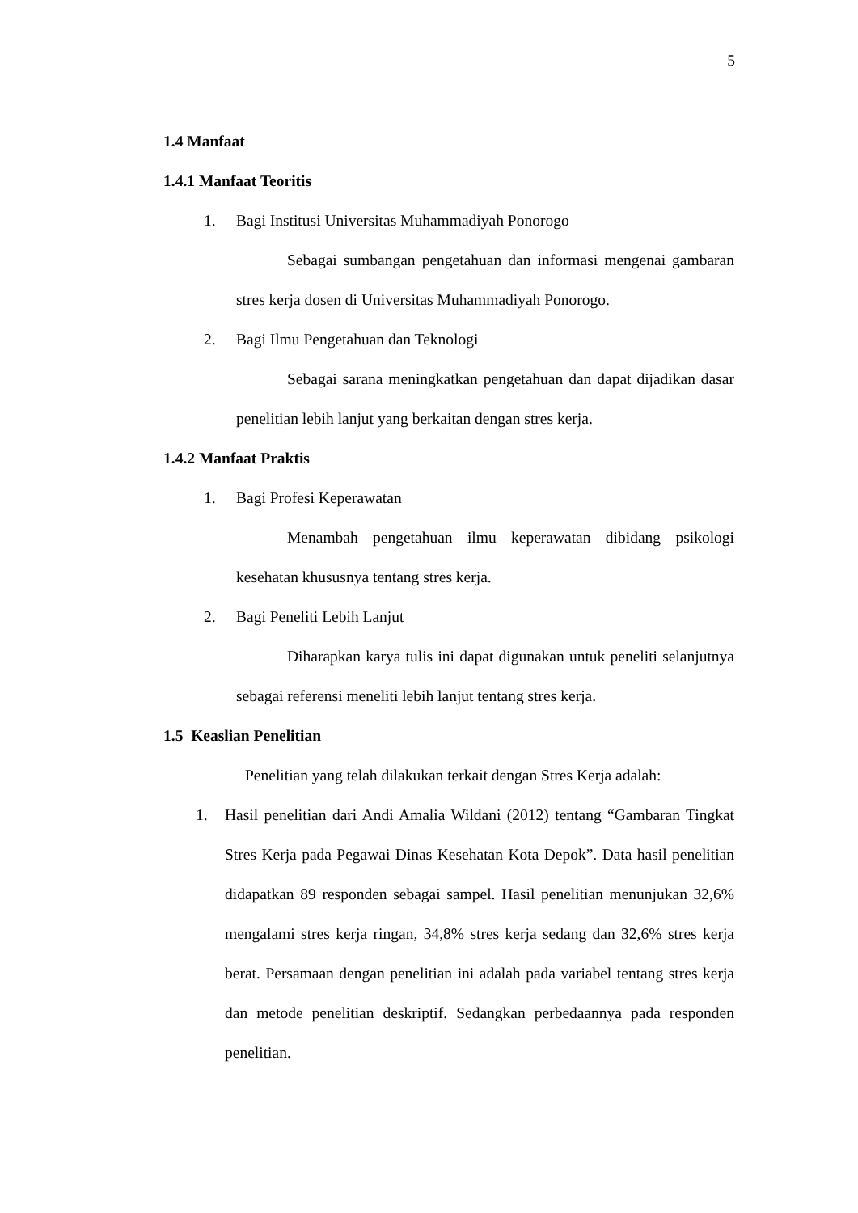5
1.4 Manfaat
1.4.1 Manfaat Teoritis
1. Bagi Institusi Universitas Muhammadiyah Ponorogo
Sebagai sumbangan pengetahuan dan informasi mengenai gambaran stres kerja dosen di Universitas Muhammadiyah Ponorogo.
2. Bagi Ilmu Pengetahuan dan Teknologi
Sebagai sarana meningkatkan pengetahuan dan dapat dijadikan dasar penelitian lebih lanjut yang berkaitan dengan stres kerja.
1.4.2 Manfaat Praktis
1. Bagi Profesi Keperawatan
Menambah pengetahuan ilmu keperawatan dibidang psikologi kesehatan khususnya tentang stres kerja.
2. Bagi Peneliti Lebih Lanjut
Diharapkan karya tulis ini dapat digunakan untuk peneliti selanjutnya sebagai referensi meneliti lebih lanjut tentang stres kerja.
1.5 Keaslian Penelitian
Penelitian yang telah dilakukan terkait dengan Stres Kerja adalah:
1. Hasil penelitian dari Andi Amalia Wildani (2012) tentang “Gambaran Tingkat Stres Kerja pada Pegawai Dinas Kesehatan Kota Depok”. Data hasil penelitian didapatkan 89 responden sebagai sampel. Hasil penelitian menunjukan 32,6% mengalami stres kerja ringan, 34,8% stres kerja sedang dan 32,6% stres kerja berat. Persamaan dengan penelitian ini adalah pada variabel tentang stres kerja dan metode penelitian deskriptif. Sedangkan perbedaannya pada responden penelitian.